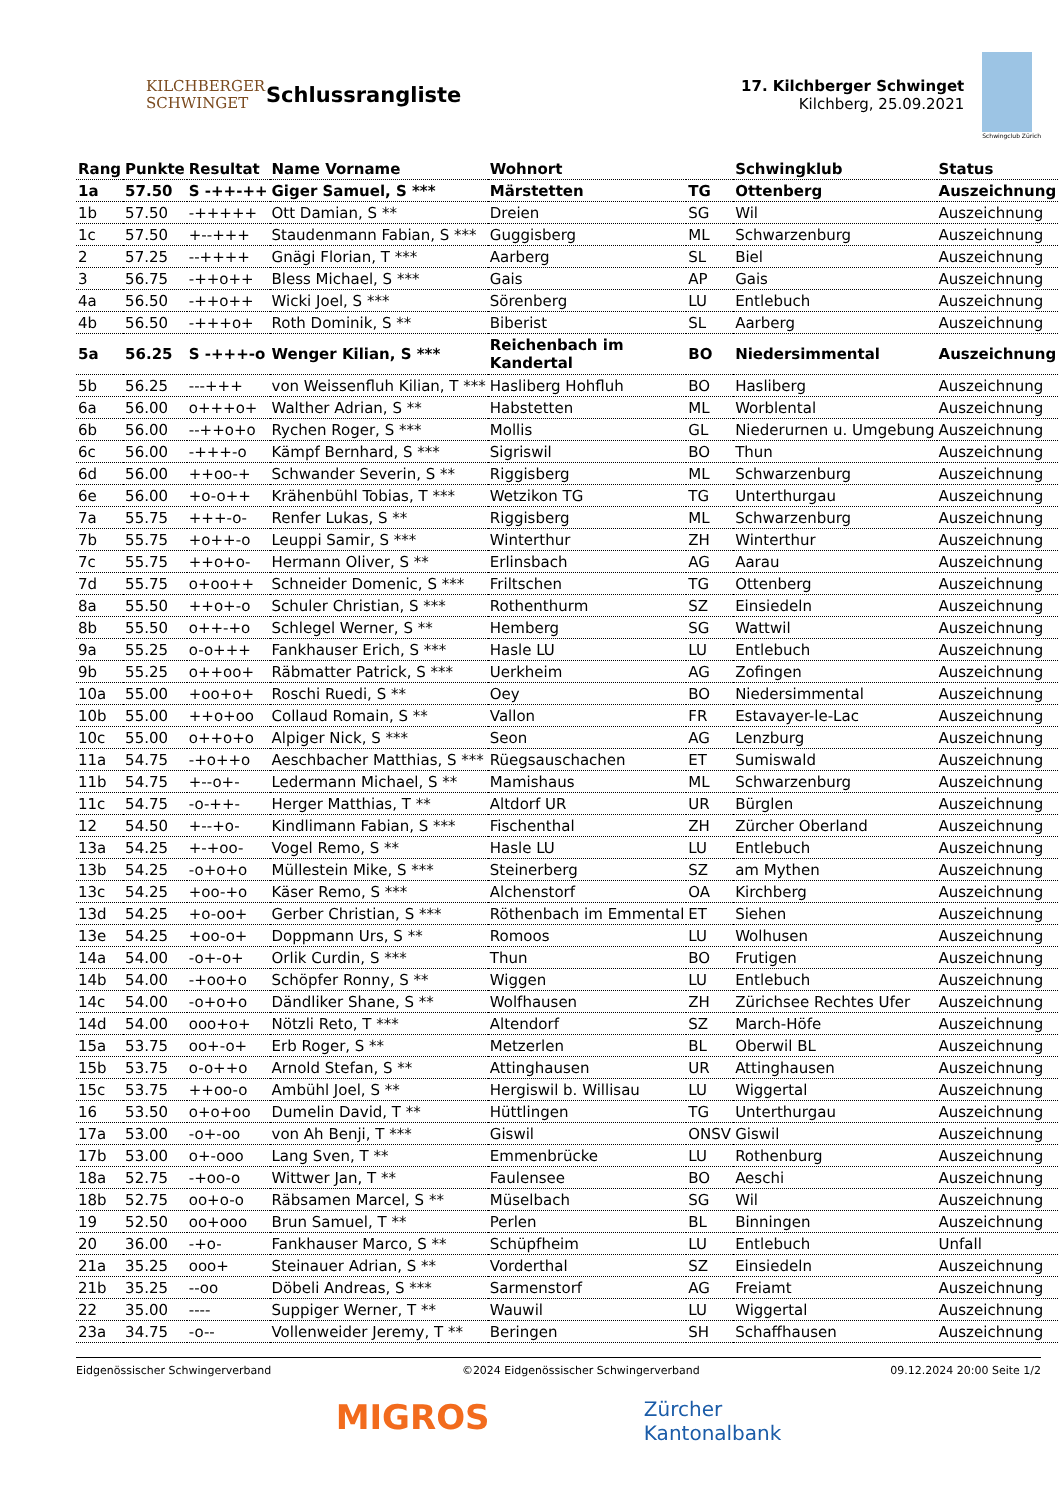KILCHBERGER
SCHWINGET
Schlussrangliste
17. Kilchberger Schwinget
Kilchberg, 25.09.2021
Schwingclub Zürich
| Rang | Punkte | Resultat | Name Vorname | Wohnort | | Schwingklub | Status |
| --- | --- | --- | --- | --- | --- | --- | --- |
| 1a | 57.50 | S -++-++ | Giger Samuel, S *** | Märstetten | TG | Ottenberg | Auszeichnung |
| 1b | 57.50 | -+++++ | Ott Damian, S ** | Dreien | SG | Wil | Auszeichnung |
| 1c | 57.50 | +--+++ | Staudenmann Fabian, S *** | Guggisberg | ML | Schwarzenburg | Auszeichnung |
| 2 | 57.25 | --++++ | Gnägi Florian, T *** | Aarberg | SL | Biel | Auszeichnung |
| 3 | 56.75 | -++o++ | Bless Michael, S *** | Gais | AP | Gais | Auszeichnung |
| 4a | 56.50 | -++o++ | Wicki Joel, S *** | Sörenberg | LU | Entlebuch | Auszeichnung |
| 4b | 56.50 | -+++o+ | Roth Dominik, S ** | Biberist | SL | Aarberg | Auszeichnung |
| 5a | 56.25 | S -+++-o | Wenger Kilian, S *** | Reichenbach im Kandertal | BO | Niedersimmental | Auszeichnung |
| 5b | 56.25 | ---+++ | von Weissenfluh Kilian, T *** | Hasliberg Hohfluh | BO | Hasliberg | Auszeichnung |
| 6a | 56.00 | o+++o+ | Walther Adrian, S ** | Habstetten | ML | Worblental | Auszeichnung |
| 6b | 56.00 | --++o+o | Rychen Roger, S *** | Mollis | GL | Niederurnen u. Umgebung | Auszeichnung |
| 6c | 56.00 | -+++-o | Kämpf Bernhard, S *** | Sigriswil | BO | Thun | Auszeichnung |
| 6d | 56.00 | ++oo-+ | Schwander Severin, S ** | Riggisberg | ML | Schwarzenburg | Auszeichnung |
| 6e | 56.00 | +o-o++ | Krähenbühl Tobias, T *** | Wetzikon TG | TG | Unterthurgau | Auszeichnung |
| 7a | 55.75 | +++-o- | Renfer Lukas, S ** | Riggisberg | ML | Schwarzenburg | Auszeichnung |
| 7b | 55.75 | +o++-o | Leuppi Samir, S *** | Winterthur | ZH | Winterthur | Auszeichnung |
| 7c | 55.75 | ++o+o- | Hermann Oliver, S ** | Erlinsbach | AG | Aarau | Auszeichnung |
| 7d | 55.75 | o+oo++ | Schneider Domenic, S *** | Friltschen | TG | Ottenberg | Auszeichnung |
| 8a | 55.50 | ++o+-o | Schuler Christian, S *** | Rothenthurm | SZ | Einsiedeln | Auszeichnung |
| 8b | 55.50 | o++-+o | Schlegel Werner, S ** | Hemberg | SG | Wattwil | Auszeichnung |
| 9a | 55.25 | o-o+++ | Fankhauser Erich, S *** | Hasle LU | LU | Entlebuch | Auszeichnung |
| 9b | 55.25 | o++oo+ | Räbmatter Patrick, S *** | Uerkheim | AG | Zofingen | Auszeichnung |
| 10a | 55.00 | +oo+o+ | Roschi Ruedi, S ** | Oey | BO | Niedersimmental | Auszeichnung |
| 10b | 55.00 | ++o+oo | Collaud Romain, S ** | Vallon | FR | Estavayer-le-Lac | Auszeichnung |
| 10c | 55.00 | o++o+o | Alpiger Nick, S *** | Seon | AG | Lenzburg | Auszeichnung |
| 11a | 54.75 | -+o++o | Aeschbacher Matthias, S *** | Rüegsauschachen | ET | Sumiswald | Auszeichnung |
| 11b | 54.75 | +--o+- | Ledermann Michael, S ** | Mamishaus | ML | Schwarzenburg | Auszeichnung |
| 11c | 54.75 | -o-++- | Herger Matthias, T ** | Altdorf UR | UR | Bürglen | Auszeichnung |
| 12 | 54.50 | +--+o- | Kindlimann Fabian, S *** | Fischenthal | ZH | Zürcher Oberland | Auszeichnung |
| 13a | 54.25 | +-+oo- | Vogel Remo, S ** | Hasle LU | LU | Entlebuch | Auszeichnung |
| 13b | 54.25 | -o+o+o | Müllestein Mike, S *** | Steinerberg | SZ | am Mythen | Auszeichnung |
| 13c | 54.25 | +oo-+o | Käser Remo, S *** | Alchenstorf | OA | Kirchberg | Auszeichnung |
| 13d | 54.25 | +o-oo+ | Gerber Christian, S *** | Röthenbach im Emmental | ET | Siehen | Auszeichnung |
| 13e | 54.25 | +oo-o+ | Doppmann Urs, S ** | Romoos | LU | Wolhusen | Auszeichnung |
| 14a | 54.00 | -o+-o+ | Orlik Curdin, S *** | Thun | BO | Frutigen | Auszeichnung |
| 14b | 54.00 | -+oo+o | Schöpfer Ronny, S ** | Wiggen | LU | Entlebuch | Auszeichnung |
| 14c | 54.00 | -o+o+o | Dändliker Shane, S ** | Wolfhausen | ZH | Zürichsee Rechtes Ufer | Auszeichnung |
| 14d | 54.00 | ooo+o+ | Nötzli Reto, T *** | Altendorf | SZ | March-Höfe | Auszeichnung |
| 15a | 53.75 | oo+-o+ | Erb Roger, S ** | Metzerlen | BL | Oberwil BL | Auszeichnung |
| 15b | 53.75 | o-o++o | Arnold Stefan, S ** | Attinghausen | UR | Attinghausen | Auszeichnung |
| 15c | 53.75 | ++oo-o | Ambühl Joel, S ** | Hergiswil b. Willisau | LU | Wiggertal | Auszeichnung |
| 16 | 53.50 | o+o+oo | Dumelin David, T ** | Hüttlingen | TG | Unterthurgau | Auszeichnung |
| 17a | 53.00 | -o+-oo | von Ah Benji, T *** | Giswil | ONSV | Giswil | Auszeichnung |
| 17b | 53.00 | o+-ooo | Lang Sven, T ** | Emmenbrücke | LU | Rothenburg | Auszeichnung |
| 18a | 52.75 | -+oo-o | Wittwer Jan, T ** | Faulensee | BO | Aeschi | Auszeichnung |
| 18b | 52.75 | oo+o-o | Räbsamen Marcel, S ** | Müselbach | SG | Wil | Auszeichnung |
| 19 | 52.50 | oo+ooo | Brun Samuel, T ** | Perlen | BL | Binningen | Auszeichnung |
| 20 | 36.00 | -+o- | Fankhauser Marco, S ** | Schüpfheim | LU | Entlebuch | Unfall |
| 21a | 35.25 | ooo+ | Steinauer Adrian, S ** | Vorderthal | SZ | Einsiedeln | Auszeichnung |
| 21b | 35.25 | --oo | Döbeli Andreas, S *** | Sarmenstorf | AG | Freiamt | Auszeichnung |
| 22 | 35.00 | ---- | Suppiger Werner, T ** | Wauwil | LU | Wiggertal | Auszeichnung |
| 23a | 34.75 | -o-- | Vollenweider Jeremy, T ** | Beringen | SH | Schaffhausen | Auszeichnung |
Eidgenössischer Schwingerverband ©2024 Eidgenössischer Schwingerverband 09.12.2024 20:00 Seite 1/2
MIGROS Zürcher
Kantonalbank